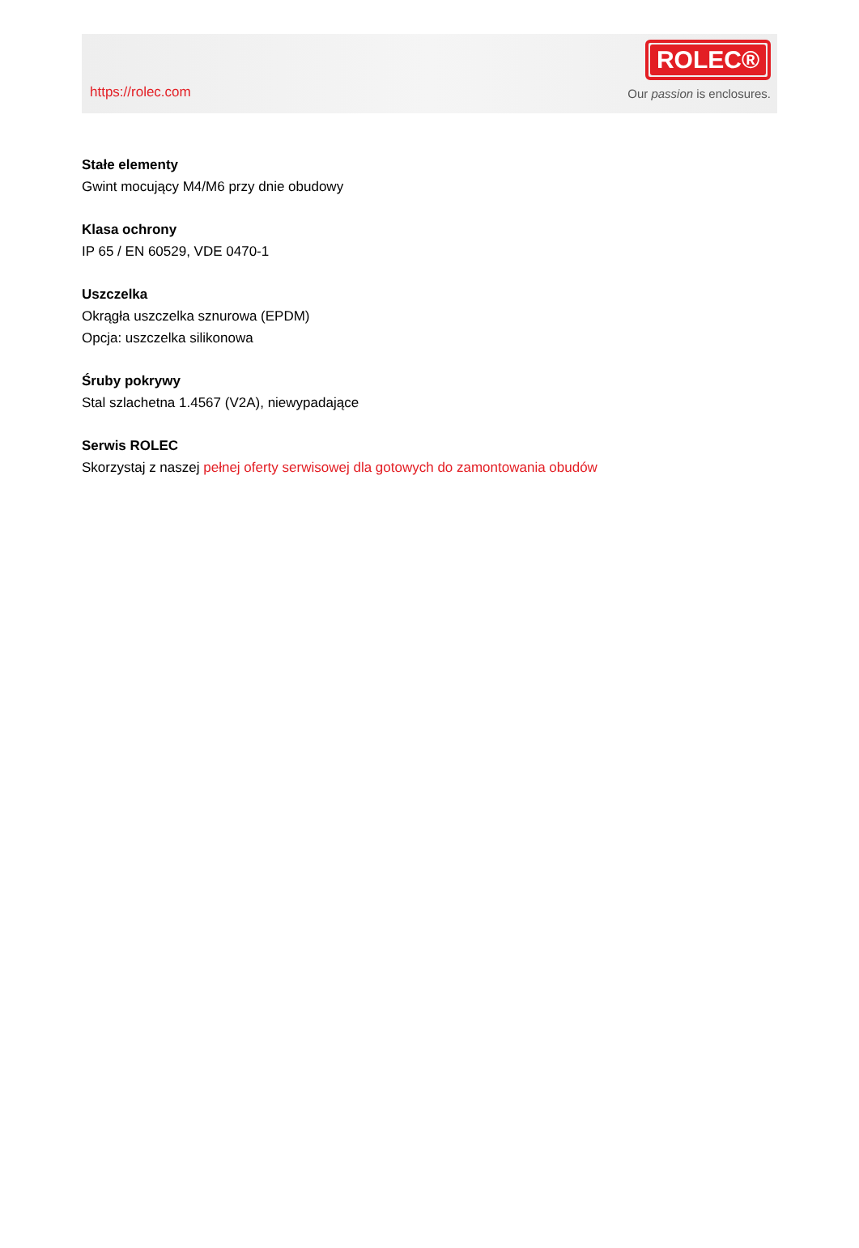https://rolec.com
ROLEC®
Our passion is enclosures.
Stałe elementy
Gwint mocujący M4/M6 przy dnie obudowy
Klasa ochrony
IP 65 / EN 60529, VDE 0470-1
Uszczelka
Okrągła uszczelka sznurowa (EPDM)
Opcja: uszczelka silikonowa
Śruby pokrywy
Stal szlachetna 1.4567 (V2A), niewypadające
Serwis ROLEC
Skorzystaj z naszej pełnej oferty serwisowej dla gotowych do zamontowania obudów